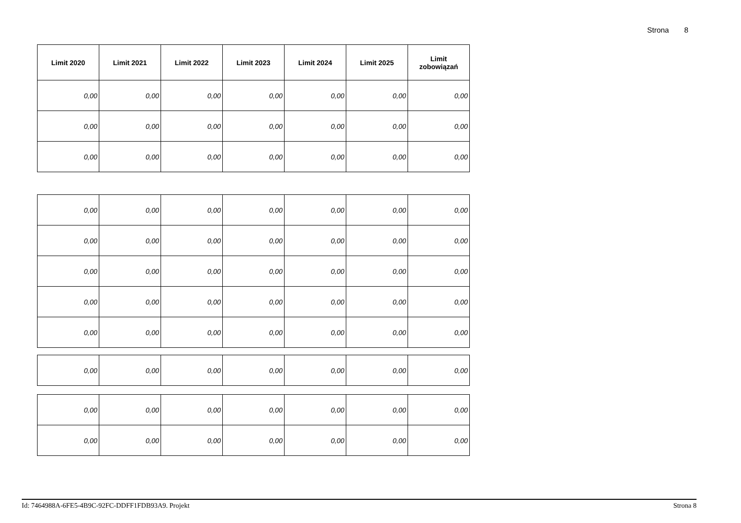Strona 8
| Limit 2020 | Limit 2021 | Limit 2022 | Limit 2023 | Limit 2024 | Limit 2025 | Limit zobowiązań |
| --- | --- | --- | --- | --- | --- | --- |
| 0,00 | 0,00 | 0,00 | 0,00 | 0,00 | 0,00 | 0,00 |
| 0,00 | 0,00 | 0,00 | 0,00 | 0,00 | 0,00 | 0,00 |
| 0,00 | 0,00 | 0,00 | 0,00 | 0,00 | 0,00 | 0,00 |
| 0,00 | 0,00 | 0,00 | 0,00 | 0,00 | 0,00 | 0,00 |
| 0,00 | 0,00 | 0,00 | 0,00 | 0,00 | 0,00 | 0,00 |
| 0,00 | 0,00 | 0,00 | 0,00 | 0,00 | 0,00 | 0,00 |
| 0,00 | 0,00 | 0,00 | 0,00 | 0,00 | 0,00 | 0,00 |
| 0,00 | 0,00 | 0,00 | 0,00 | 0,00 | 0,00 | 0,00 |
| 0,00 | 0,00 | 0,00 | 0,00 | 0,00 | 0,00 | 0,00 |
| 0,00 | 0,00 | 0,00 | 0,00 | 0,00 | 0,00 | 0,00 |
| 0,00 | 0,00 | 0,00 | 0,00 | 0,00 | 0,00 | 0,00 |
Id: 7464988A-6FE5-4B9C-92FC-DDFF1FDB93A9. Projekt Strona 8